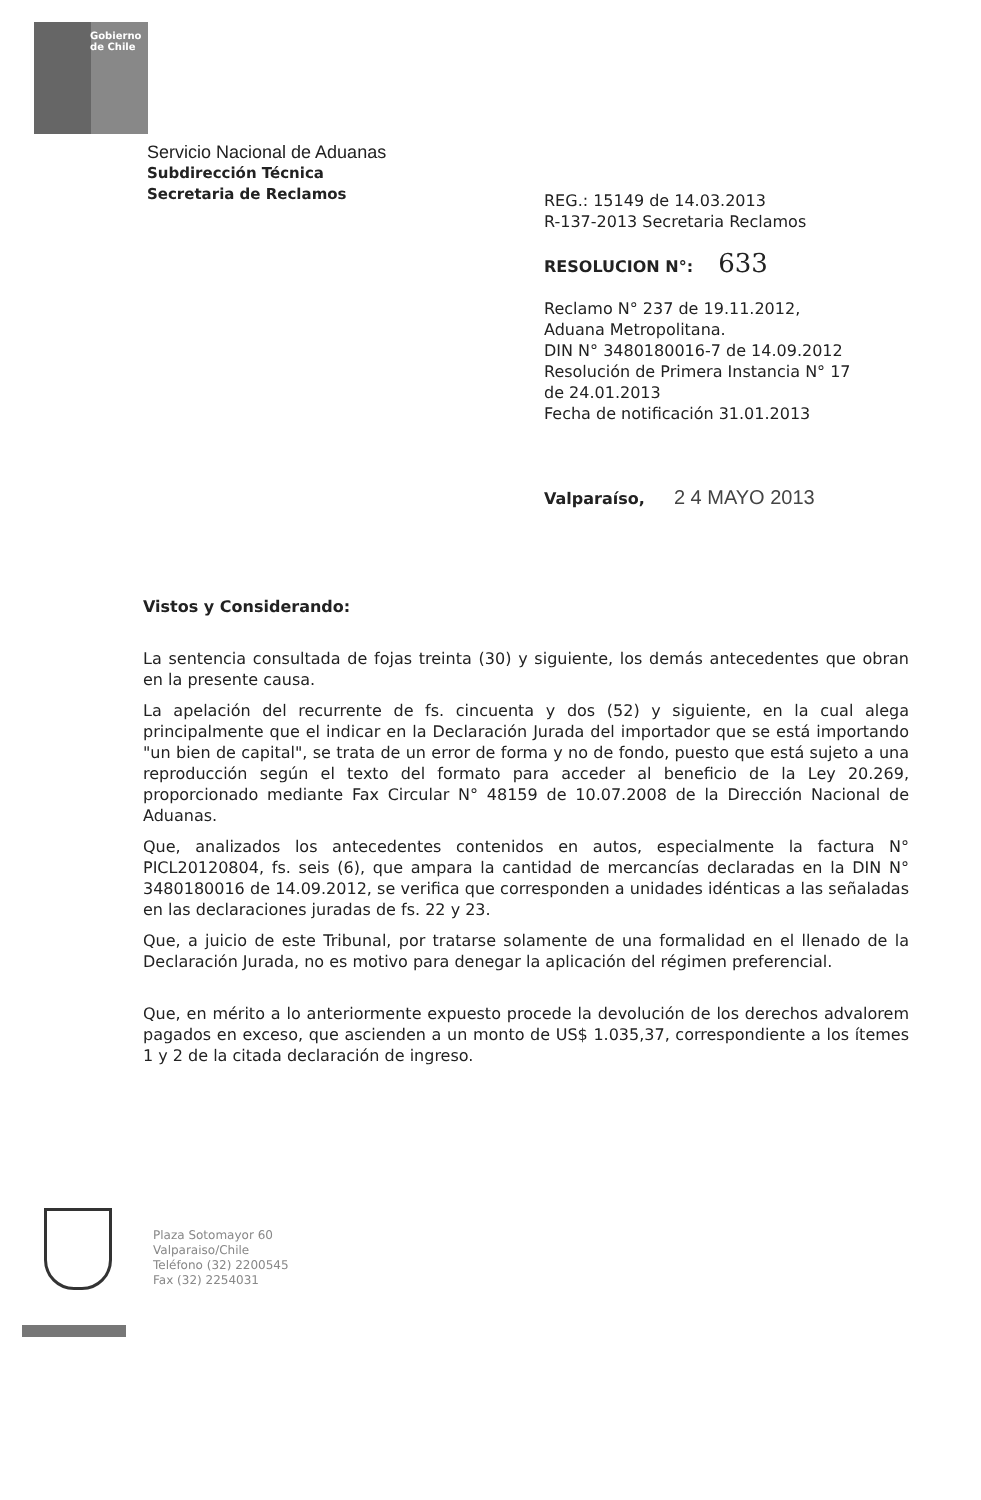Gobierno
de Chile
Servicio Nacional de Aduanas
Subdirección Técnica
Secretaria de Reclamos
REG.: 15149 de 14.03.2013
R-137-2013 Secretaria Reclamos
RESOLUCION N°: 633
Reclamo N° 237 de 19.11.2012,
Aduana Metropolitana.
DIN N° 3480180016-7 de 14.09.2012
Resolución de Primera Instancia N° 17
de 24.01.2013
Fecha de notificación 31.01.2013
Valparaíso, 2 4 MAYO 2013
Vistos y Considerando:
La sentencia consultada de fojas treinta (30) y siguiente, los demás antecedentes que obran en la presente causa.
La apelación del recurrente de fs. cincuenta y dos (52) y siguiente, en la cual alega principalmente que el indicar en la Declaración Jurada del importador que se está importando "un bien de capital", se trata de un error de forma y no de fondo, puesto que está sujeto a una reproducción según el texto del formato para acceder al beneficio de la Ley 20.269, proporcionado mediante Fax Circular N° 48159 de 10.07.2008 de la Dirección Nacional de Aduanas.
Que, analizados los antecedentes contenidos en autos, especialmente la factura N° PICL20120804, fs. seis (6), que ampara la cantidad de mercancías declaradas en la DIN N° 3480180016 de 14.09.2012, se verifica que corresponden a unidades idénticas a las señaladas en las declaraciones juradas de fs. 22 y 23.
Que, a juicio de este Tribunal, por tratarse solamente de una formalidad en el llenado de la Declaración Jurada, no es motivo para denegar la aplicación del régimen preferencial.
Que, en mérito a lo anteriormente expuesto procede la devolución de los derechos advalorem pagados en exceso, que ascienden a un monto de US$ 1.035,37, correspondiente a los ítemes 1 y 2 de la citada declaración de ingreso.
Plaza Sotomayor 60
Valparaiso/Chile
Teléfono (32) 2200545
Fax (32) 2254031